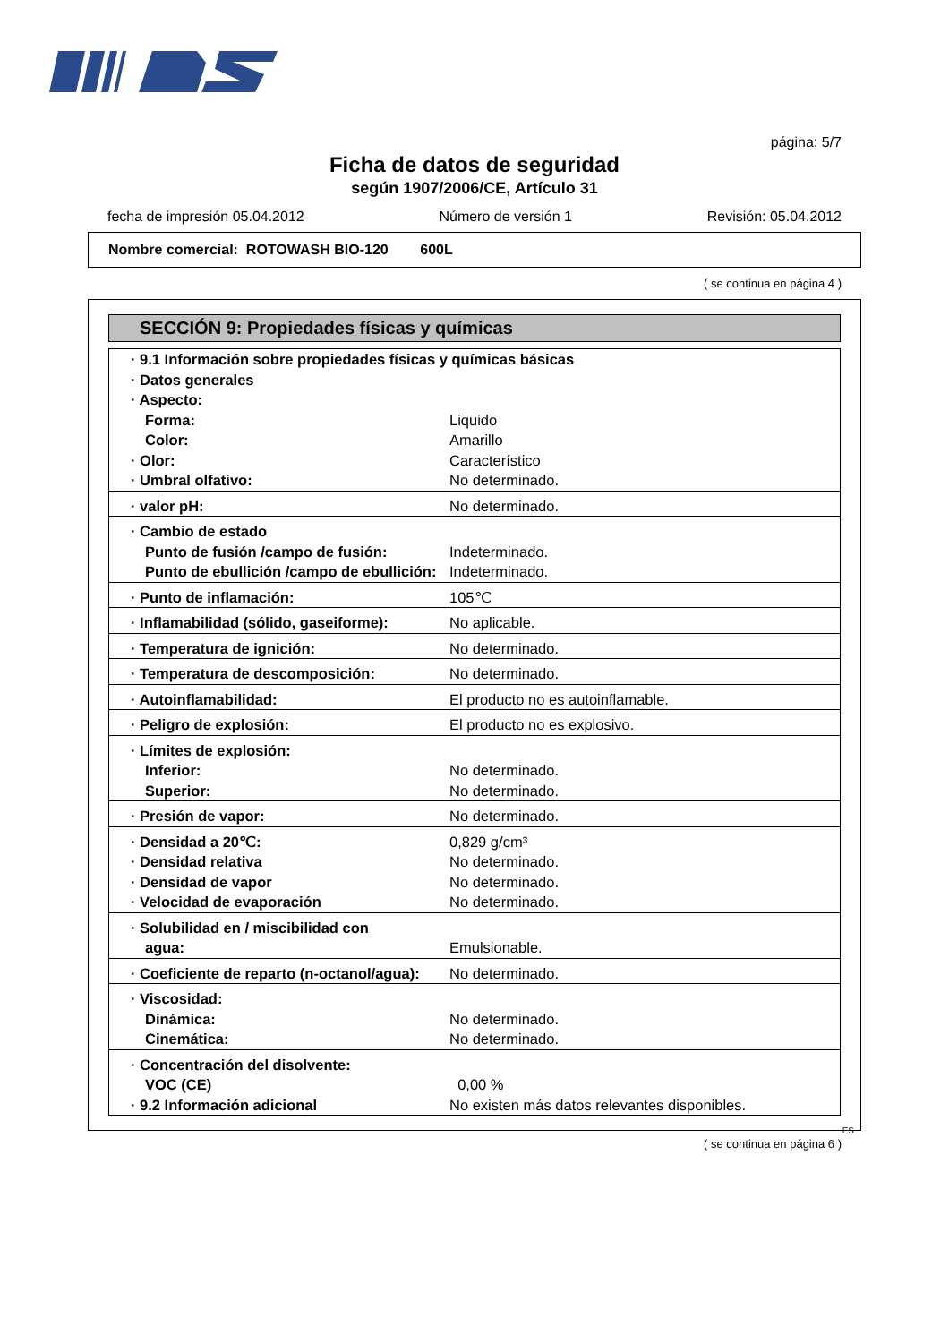página: 5/7
Ficha de datos de seguridad
según 1907/2006/CE, Artículo 31
fecha de impresión 05.04.2012 Número de versión 1 Revisión: 05.04.2012
Nombre comercial: ROTOWASH BIO-120 600L
( se continua en página 4 )
SECCIÓN 9: Propiedades físicas y químicas
| · 9.1 Información sobre propiedades físicas y químicas básicas | |
| · Datos generales | |
| · Aspecto: | |
| Forma: | Liquido |
| Color: | Amarillo |
| · Olor: | Característico |
| · Umbral olfativo: | No determinado. |
| · valor pH: | No determinado. |
| · Cambio de estado | |
| Punto de fusión /campo de fusión: | Indeterminado. |
| Punto de ebullición /campo de ebullición: | Indeterminado. |
| · Punto de inflamación: | 105℃ |
| · Inflamabilidad (sólido, gaseiforme): | No aplicable. |
| · Temperatura de ignición: | No determinado. |
| · Temperatura de descomposición: | No determinado. |
| · Autoinflamabilidad: | El producto no es autoinflamable. |
| · Peligro de explosión: | El producto no es explosivo. |
| · Límites de explosión: | |
| Inferior: | No determinado. |
| Superior: | No determinado. |
| · Presión de vapor: | No determinado. |
| · Densidad a 20℃: | 0,829 g/cm³ |
| · Densidad relativa | No determinado. |
| · Densidad de vapor | No determinado. |
| · Velocidad de evaporación | No determinado. |
| · Solubilidad en / miscibilidad con | |
| agua: | Emulsionable. |
| · Coeficiente de reparto (n-octanol/agua): | No determinado. |
| · Viscosidad: | |
| Dinámica: | No determinado. |
| Cinemática: | No determinado. |
| · Concentración del disolvente: | |
| VOC (CE) | 0,00 % |
| · 9.2 Información adicional | No existen más datos relevantes disponibles. |
ES
( se continua en página 6 )